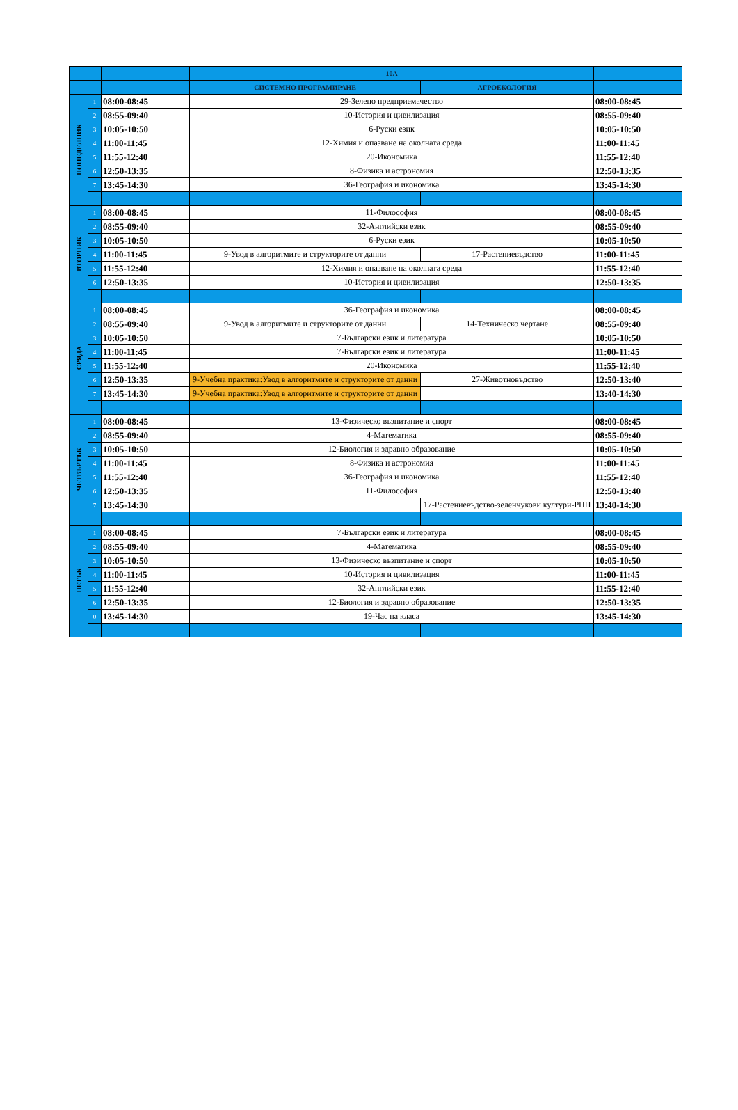| | | | 10А | | |
| | | | СИСТЕМНО ПРОГРАМИРАНЕ | АГРОЕКОЛОГИЯ | |
| ПОНЕДЕЛНИК | 1 | 08:00-08:45 | 29-Зелено предприемачество | | 08:00-08:45 |
| | 2 | 08:55-09:40 | 10-История и цивилизация | | 08:55-09:40 |
| | 3 | 10:05-10:50 | 6-Руски език | | 10:05-10:50 |
| | 4 | 11:00-11:45 | 12-Химия и опазване на околната среда | | 11:00-11:45 |
| | 5 | 11:55-12:40 | 20-Икономика | | 11:55-12:40 |
| | 6 | 12:50-13:35 | 8-Физика и астрономия | | 12:50-13:35 |
| | 7 | 13:45-14:30 | 36-География и икономика | | 13:45-14:30 |
| ВТОРНИК | 1 | 08:00-08:45 | 11-Философия | | 08:00-08:45 |
| | 2 | 08:55-09:40 | 32-Английски език | | 08:55-09:40 |
| | 3 | 10:05-10:50 | 6-Руски език | | 10:05-10:50 |
| | 4 | 11:00-11:45 | 9-Увод в алгоритмите и структорите от данни | 17-Растениевъдство | 11:00-11:45 |
| | 5 | 11:55-12:40 | 12-Химия и опазване на околната среда | | 11:55-12:40 |
| | 6 | 12:50-13:35 | 10-История и цивилизация | | 12:50-13:35 |
| СРЯДА | 1 | 08:00-08:45 | 36-География и икономика | | 08:00-08:45 |
| | 2 | 08:55-09:40 | 9-Увод в алгоритмите и структорите от данни | 14-Техническо чертане | 08:55-09:40 |
| | 3 | 10:05-10:50 | 7-Български език и литература | | 10:05-10:50 |
| | 4 | 11:00-11:45 | 7-Български език и литература | | 11:00-11:45 |
| | 5 | 11:55-12:40 | 20-Икономика | | 11:55-12:40 |
| | 6 | 12:50-13:35 | 9-Учебна практика:Увод в алгоритмите и структорите от данни | 27-Животновъдство | 12:50-13:40 |
| | 7 | 13:45-14:30 | 9-Учебна практика:Увод в алгоритмите и структорите от данни | | 13:40-14:30 |
| ЧЕТВЪРТЪК | 1 | 08:00-08:45 | 13-Физическо възпитание и спорт | | 08:00-08:45 |
| | 2 | 08:55-09:40 | 4-Математика | | 08:55-09:40 |
| | 3 | 10:05-10:50 | 12-Биология и здравно образование | | 10:05-10:50 |
| | 4 | 11:00-11:45 | 8-Физика и астрономия | | 11:00-11:45 |
| | 5 | 11:55-12:40 | 36-География и икономика | | 11:55-12:40 |
| | 6 | 12:50-13:35 | 11-Философия | | 12:50-13:40 |
| | 7 | 13:45-14:30 | | 17-Растениевъдство-зеленчукови култури-РПП | 13:40-14:30 |
| ПЕТЪК | 1 | 08:00-08:45 | 7-Български език и литература | | 08:00-08:45 |
| | 2 | 08:55-09:40 | 4-Математика | | 08:55-09:40 |
| | 3 | 10:05-10:50 | 13-Физическо възпитание и спорт | | 10:05-10:50 |
| | 4 | 11:00-11:45 | 10-История и цивилизация | | 11:00-11:45 |
| | 5 | 11:55-12:40 | 32-Английски език | | 11:55-12:40 |
| | 6 | 12:50-13:35 | 12-Биология и здравно образование | | 12:50-13:35 |
| | 0 | 13:45-14:30 | 19-Час на класа | | 13:45-14:30 |